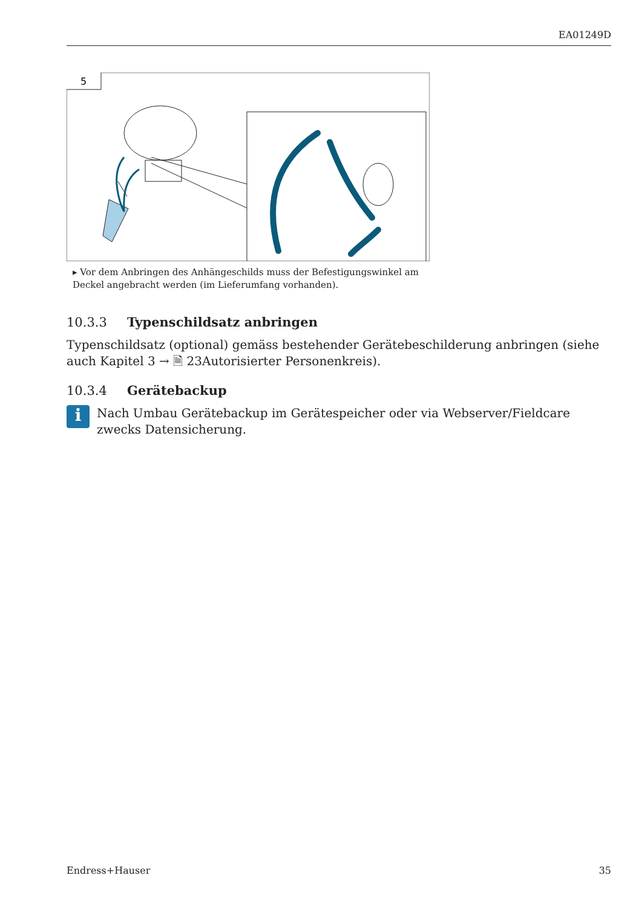EA01249D
5
▸ Vor dem Anbringen des Anhängeschilds muss der Befestigungswinkel am Deckel angebracht werden (im Lieferumfang vorhanden).
10.3.3 Typenschildsatz anbringen
Typenschildsatz (optional) gemäss bestehender Gerätebeschilderung anbringen (siehe auch Kapitel 3 → 🗎 23Autorisierter Personenkreis).
10.3.4 Gerätebackup
i
Nach Umbau Gerätebackup im Gerätespeicher oder via Webserver/Fieldcare zwecks Datensicherung.
Endress+Hauser 35